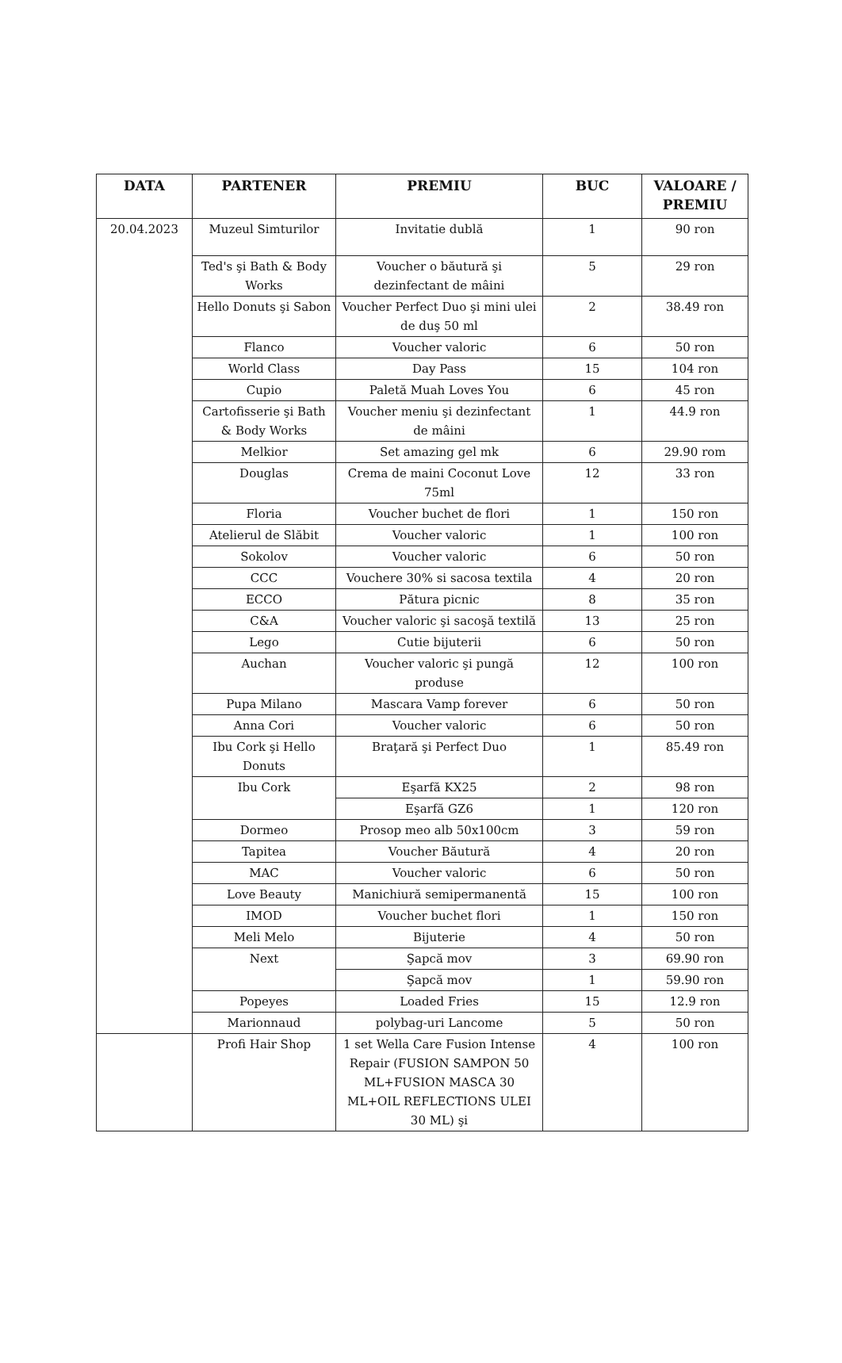| DATA | PARTENER | PREMIU | BUC | VALOARE / PREMIU |
| --- | --- | --- | --- | --- |
| 20.04.2023 | Muzeul Simturilor | Invitatie dublă | 1 | 90 ron |
| | Ted's şi Bath & Body Works | Voucher o băutură şi dezinfectant de mâini | 5 | 29 ron |
| | Hello Donuts şi Sabon | Voucher Perfect Duo şi mini ulei de duş 50 ml | 2 | 38.49 ron |
| | Flanco | Voucher valoric | 6 | 50 ron |
| | World Class | Day Pass | 15 | 104 ron |
| | Cupio | Paletă Muah Loves You | 6 | 45 ron |
| | Cartofisserie şi Bath & Body Works | Voucher meniu şi dezinfectant de mâini | 1 | 44.9 ron |
| | Melkior | Set amazing gel mk | 6 | 29.90 rom |
| | Douglas | Crema de maini Coconut Love 75ml | 12 | 33 ron |
| | Floria | Voucher buchet de flori | 1 | 150 ron |
| | Atelierul de Slăbit | Voucher valoric | 1 | 100 ron |
| | Sokolov | Voucher valoric | 6 | 50 ron |
| | CCC | Vouchere 30% si sacosa textila | 4 | 20 ron |
| | ECCO | Pătura picnic | 8 | 35 ron |
| | C&A | Voucher valoric şi sacoşă textilă | 13 | 25 ron |
| | Lego | Cutie bijuterii | 6 | 50 ron |
| | Auchan | Voucher valoric şi pungă produse | 12 | 100 ron |
| | Pupa Milano | Mascara Vamp forever | 6 | 50 ron |
| | Anna Cori | Voucher valoric | 6 | 50 ron |
| | Ibu Cork şi Hello Donuts | Braţară şi Perfect Duo | 1 | 85.49 ron |
| | Ibu Cork | Eşarfă KX25 | 2 | 98 ron |
| | | Eşarfă GZ6 | 1 | 120 ron |
| | Dormeo | Prosop meo alb 50x100cm | 3 | 59 ron |
| | Tapitea | Voucher Băutură | 4 | 20 ron |
| | MAC | Voucher valoric | 6 | 50 ron |
| | Love Beauty | Manichiură semipermanentă | 15 | 100 ron |
| | IMOD | Voucher buchet flori | 1 | 150 ron |
| | Meli Melo | Bijuterie | 4 | 50 ron |
| | Next | Şapcă mov | 3 | 69.90 ron |
| | | Şapcă mov | 1 | 59.90 ron |
| | Popeyes | Loaded Fries | 15 | 12.9 ron |
| | Marionnaud | polybag-uri Lancome | 5 | 50 ron |
| | Profi Hair Shop | 1 set Wella Care Fusion Intense Repair (FUSION SAMPON 50 ML+FUSION MASCA 30 ML+OIL REFLECTIONS ULEI 30 ML) şi | 4 | 100 ron |